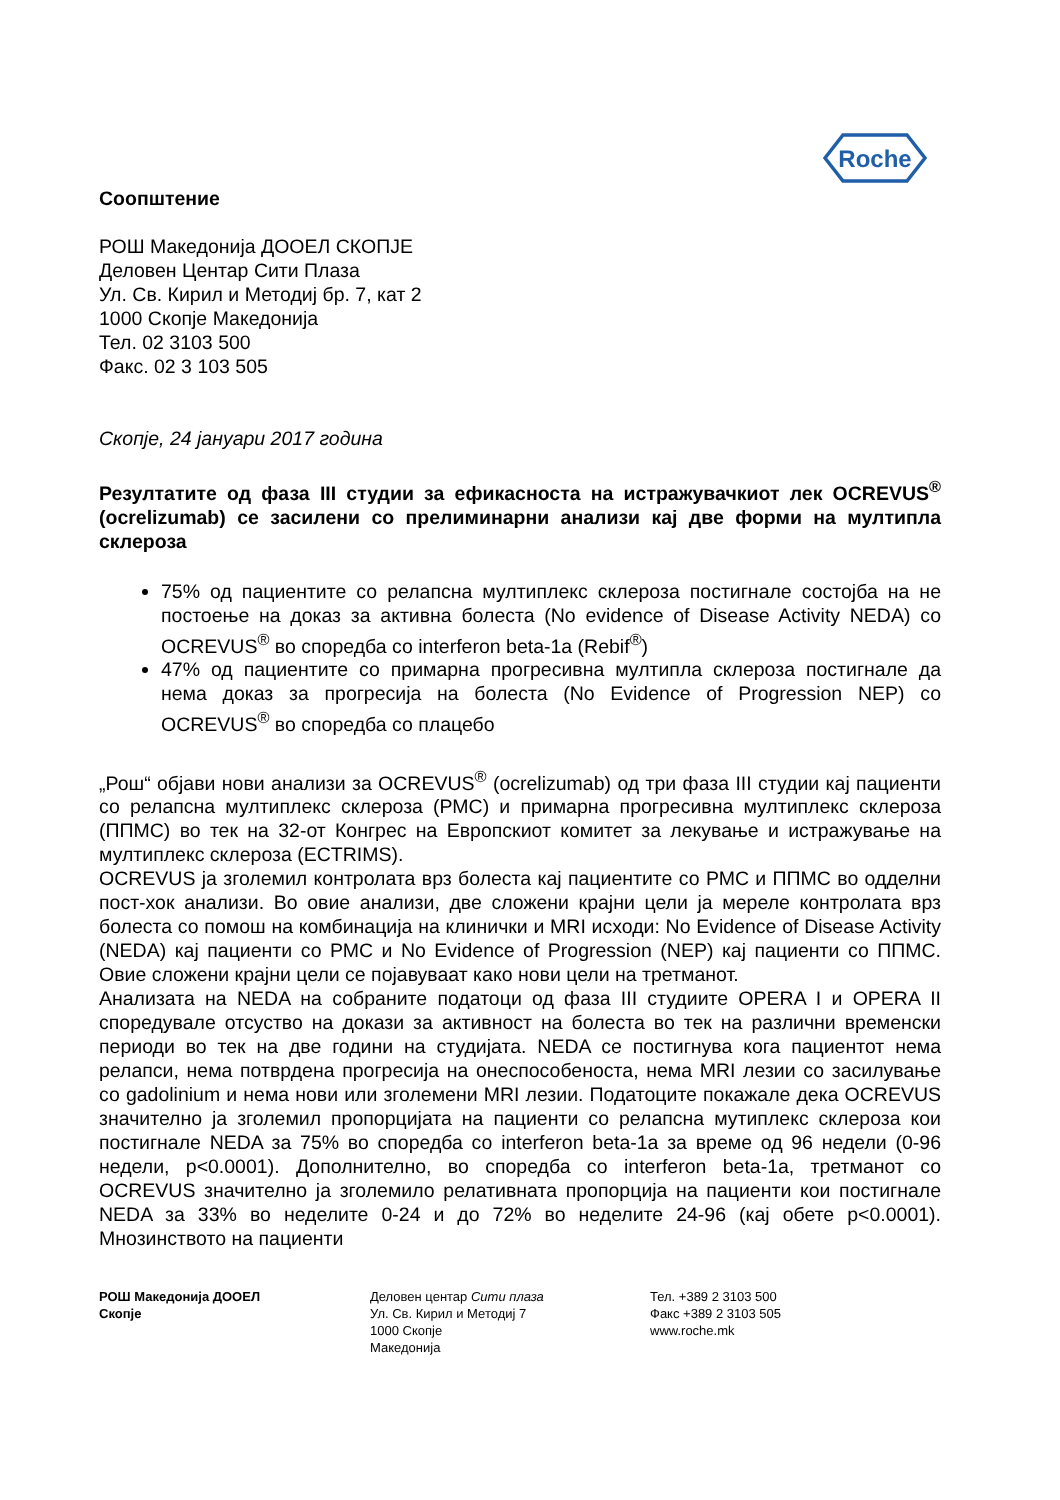Roche
Соопштение
РОШ Македонија ДООЕЛ СКОПЈЕ
Деловен Центар Сити Плаза
Ул. Св. Кирил и Методиј бр. 7, кат 2
1000 Скопје Македонија
Тел. 02 3103 500
Факс. 02 3 103 505
Скопје, 24 јануари 2017 година
Резултатите од фаза III студии за ефикасноста на истражувачкиот лек OCREVUS<sup>®</sup> (ocrelizumab) се засилени со прелиминарни анализи кај две форми на мултипла склероза
75% од пациентите со релапсна мултиплекс склероза постигнале состојба на не постоење на доказ за активна болеста (No evidence of Disease Activity NEDA) со OCREVUS<sup>®</sup> во споредба со interferon beta-1a (Rebif<sup>®</sup>)
47% од пациентите со примарна прогресивна мултипла склероза постигнале да нема доказ за прогресија на болеста (No Evidence of Progression NEP) со OCREVUS<sup>®</sup> во споредба со плацебо
„Рош“ објави нови анализи за OCREVUS<sup>®</sup> (ocrelizumab) од три фаза III студии кај пациенти со релапсна мултиплекс склероза (РМС) и примарна прогресивна мултиплекс склероза (ППМС) во тек на 32-от Конгрес на Европскиот комитет за лекување и истражување на мултиплекс склероза (ECTRIMS).
OCREVUS ја зголемил контролата врз болеста кај пациентите со РМС и ППМС во одделни пост-хок анализи. Во овие анализи, две сложени крајни цели ја мереле контролата врз болеста со помош на комбинација на клинички и MRI исходи: No Evidence of Disease Activity (NEDA) кај пациенти со РМС и No Evidence of Progression (NEP) кај пациенти со ППМС. Овие сложени крајни цели се појавуваат како нови цели на третманот.
Анализата на NEDA на собраните податоци од фаза III студиите OPERA I и OPERA II споредувале отсуство на докази за активност на болеста во тек на различни временски периоди во тек на две години на студијата. NEDA се постигнува кога пациентот нема релапси, нема потврдена прогресија на онеспособеноста, нема MRI лезии со засилување со gadolinium и нема нови или зголемени MRI лезии. Податоците покажале дека OCREVUS значително ја зголемил пропорцијата на пациенти со релапсна мутиплекс склероза кои постигнале NEDA за 75% во споредба со interferon beta-1a за време од 96 недели (0-96 недели, p<0.0001). Дополнително, во споредба со interferon beta-1a, третманот со OCREVUS значително ја зголемило релативната пропорција на пациенти кои постигнале NEDA за 33% во неделите 0-24 и до 72% во неделите 24-96 (кај обете p<0.0001). Мнозинството на пациенти
РОШ Македонија ДООЕЛ
Скопје
Деловен центар Сити плаза
Ул. Св. Кирил и Методиј 7
1000 Скопје
Македонија
Тел. +389 2 3103 500
Факс +389 2 3103 505
www.roche.mk